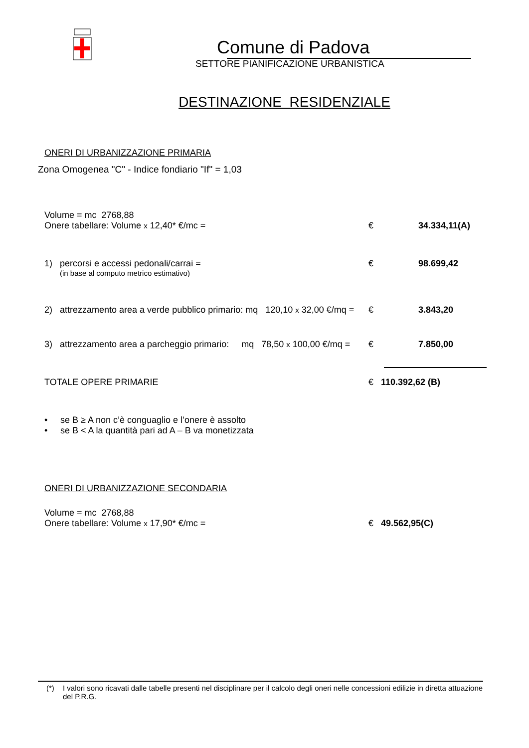Comune di Padova
SETTORE PIANIFICAZIONE URBANISTICA
DESTINAZIONE RESIDENZIALE
ONERI DI URBANIZZAZIONE PRIMARIA
Zona Omogenea "C" - Indice fondiario "If" = 1,03
Volume = mc 2768,88
Onere tabellare: Volume x 12,40* €/mc =
€ 34.334,11(A)
1) percorsi e accessi pedonali/carrai =
€ 98.699,42
(in base al computo metrico estimativo)
2) attrezzamento area a verde pubblico primario: mq 120,10 x 32,00 €/mq =
€ 3.843,20
3) attrezzamento area a parcheggio primario: mq 78,50 x 100,00 €/mq =
€ 7.850,00
TOTALE OPERE PRIMARIE € 110.392,62 (B)
• se B ≥ A non c’è conguaglio e l’onere è assolto
• se B < A la quantità pari ad A – B va monetizzata
ONERI DI URBANIZZAZIONE SECONDARIA
Volume = mc 2768,88
Onere tabellare: Volume x 17,90* €/mc =
€ 49.562,95(C)
(*) I valori sono ricavati dalle tabelle presenti nel disciplinare per il calcolo degli oneri nelle concessioni edilizie in diretta attuazione del P.R.G.